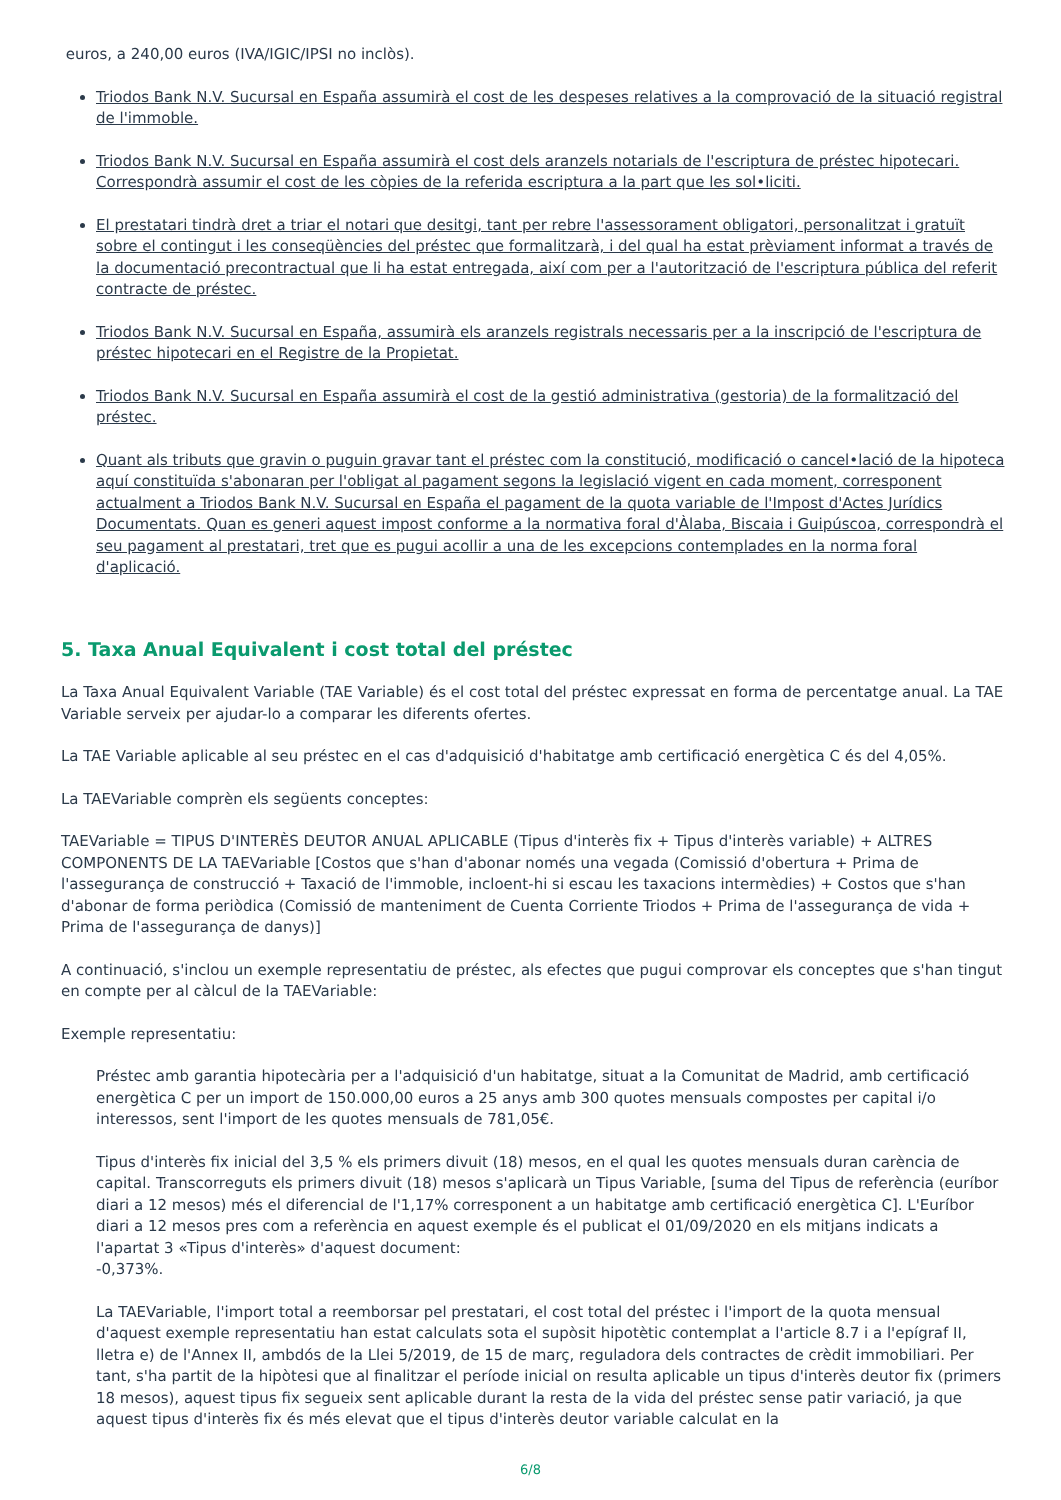euros, a 240,00 euros (IVA/IGIC/IPSI no inclòs).
Triodos Bank N.V. Sucursal en España assumirà el cost de les despeses relatives a la comprovació de la situació registral de l'immoble.
Triodos Bank N.V. Sucursal en España assumirà el cost dels aranzels notarials de l'escriptura de préstec hipotecari. Correspondrà assumir el cost de les còpies de la referida escriptura a la part que les sol•liciti.
El prestatari tindrà dret a triar el notari que desitgi, tant per rebre l'assessorament obligatori, personalitzat i gratuït sobre el contingut i les conseqüències del préstec que formalitzarà, i del qual ha estat prèviament informat a través de la documentació precontractual que li ha estat entregada, així com per a l'autorització de l'escriptura pública del referit contracte de préstec.
Triodos Bank N.V. Sucursal en España, assumirà els aranzels registrals necessaris per a la inscripció de l'escriptura de préstec hipotecari en el Registre de la Propietat.
Triodos Bank N.V. Sucursal en España assumirà el cost de la gestió administrativa (gestoria) de la formalització del préstec.
Quant als tributs que gravin o puguin gravar tant el préstec com la constitució, modificació o cancel•lació de la hipoteca aquí constituïda s'abonaran per l'obligat al pagament segons la legislació vigent en cada moment, corresponent actualment a Triodos Bank N.V. Sucursal en España el pagament de la quota variable de l'Impost d'Actes Jurídics Documentats. Quan es generi aquest impost conforme a la normativa foral d'Àlaba, Biscaia i Guipúscoa, correspondrà el seu pagament al prestatari, tret que es pugui acollir a una de les excepcions contemplades en la norma foral d'aplicació.
5. Taxa Anual Equivalent i cost total del préstec
La Taxa Anual Equivalent Variable (TAE Variable) és el cost total del préstec expressat en forma de percentatge anual. La TAE Variable serveix per ajudar-lo a comparar les diferents ofertes.
La TAE Variable aplicable al seu préstec en el cas d'adquisició d'habitatge amb certificació energètica C és del 4,05%.
La TAEVariable comprèn els següents conceptes:
TAEVariable = TIPUS D'INTERÈS DEUTOR ANUAL APLICABLE (Tipus d'interès fix + Tipus d'interès variable) + ALTRES COMPONENTS DE LA TAEVariable [Costos que s'han d'abonar només una vegada (Comissió d'obertura + Prima de l'assegurança de construcció + Taxació de l'immoble, incloent-hi si escau les taxacions intermèdies) + Costos que s'han d'abonar de forma periòdica (Comissió de manteniment de Cuenta Corriente Triodos + Prima de l'assegurança de vida + Prima de l'assegurança de danys)]
A continuació, s'inclou un exemple representatiu de préstec, als efectes que pugui comprovar els conceptes que s'han tingut en compte per al càlcul de la TAEVariable:
Exemple representatiu:
Préstec amb garantia hipotecària per a l'adquisició d'un habitatge, situat a la Comunitat de Madrid, amb certificació energètica C per un import de 150.000,00 euros a 25 anys amb 300 quotes mensuals compostes per capital i/o interessos, sent l'import de les quotes mensuals de 781,05€.
Tipus d'interès fix inicial del 3,5 % els primers divuit (18) mesos, en el qual les quotes mensuals duran carència de capital. Transcorreguts els primers divuit (18) mesos s'aplicarà un Tipus Variable, [suma del Tipus de referència (euríbor diari a 12 mesos) més el diferencial de l'1,17% corresponent a un habitatge amb certificació energètica C]. L'Euríbor diari a 12 mesos pres com a referència en aquest exemple és el publicat el 01/09/2020 en els mitjans indicats a l'apartat 3 «Tipus d'interès» d'aquest document:
-0,373%.
La TAEVariable, l'import total a reemborsar pel prestatari, el cost total del préstec i l'import de la quota mensual d'aquest exemple representatiu han estat calculats sota el supòsit hipotètic contemplat a l'article 8.7 i a l'epígraf II, lletra e) de l'Annex II, ambdós de la Llei 5/2019, de 15 de març, reguladora dels contractes de crèdit immobiliari. Per tant, s'ha partit de la hipòtesi que al finalitzar el període inicial on resulta aplicable un tipus d'interès deutor fix (primers 18 mesos), aquest tipus fix segueix sent aplicable durant la resta de la vida del préstec sense patir variació, ja que aquest tipus d'interès fix és més elevat que el tipus d'interès deutor variable calculat en la
6/8